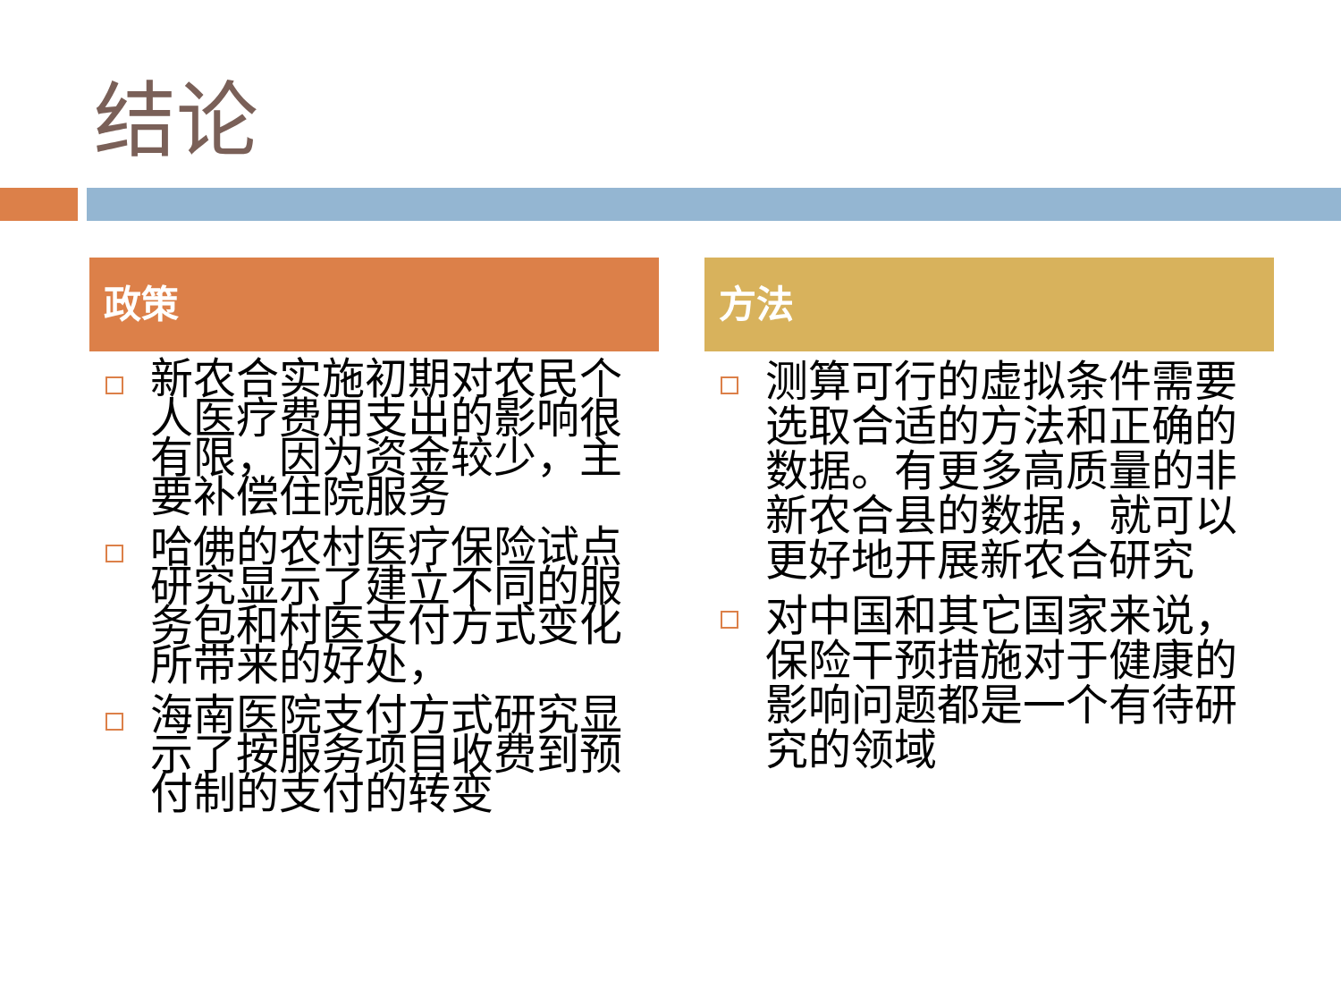结论
政策
新农合实施初期对农民个人医疗费用支出的影响很有限，因为资金较少，主要补偿住院服务
哈佛的农村医疗保险试点研究显示了建立不同的服务包和村医支付方式变化所带来的好处，
海南医院支付方式研究显示了按服务项目收费到预付制的支付的转变
方法
测算可行的虚拟条件需要选取合适的方法和正确的数据。有更多高质量的非新农合县的数据，就可以更好地开展新农合研究
对中国和其它国家来说，保险干预措施对于健康的影响问题都是一个有待研究的领域